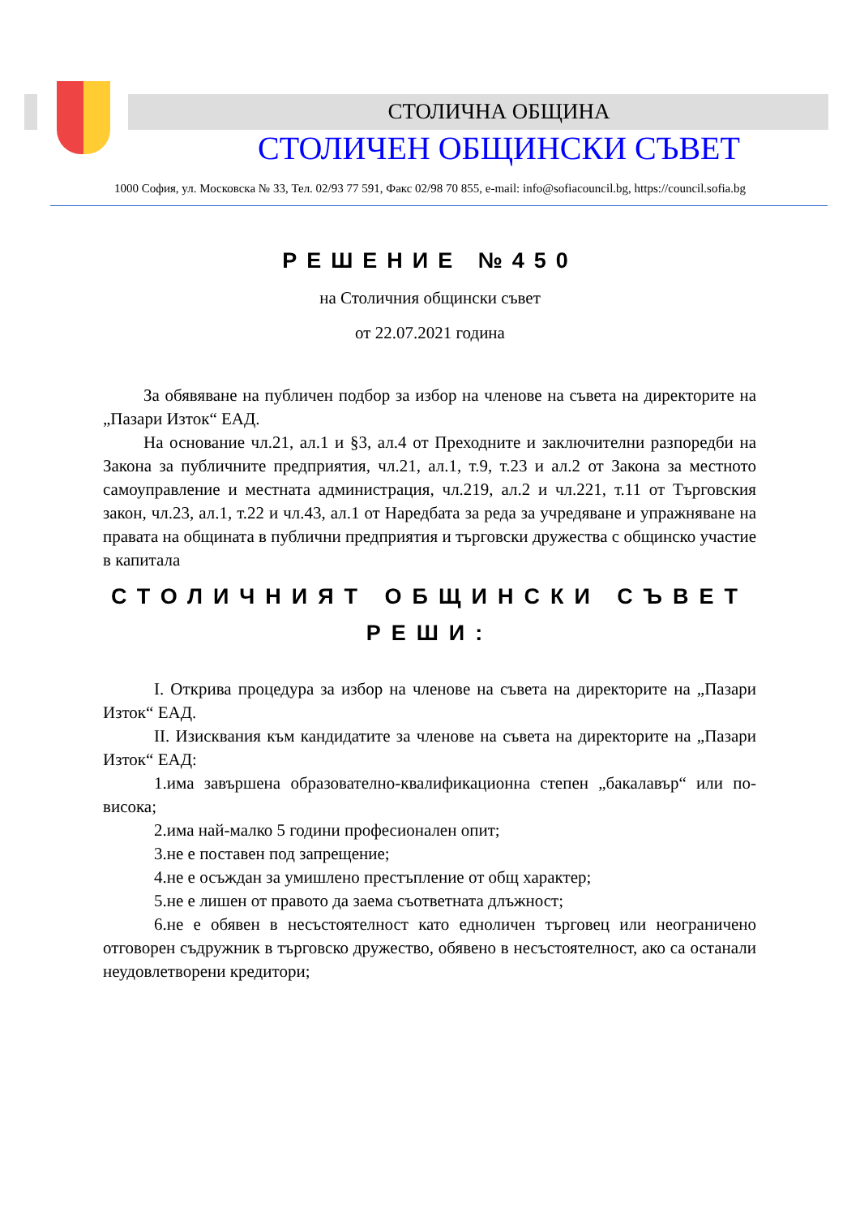СТОЛИЧНА ОБЩИНА
СТОЛИЧЕН ОБЩИНСКИ СЪВЕТ
1000 София, ул. Московска № 33, Тел. 02/93 77 591, Факс 02/98 70 855, e-mail: info@sofiacouncil.bg, https://council.sofia.bg
РЕШЕНИЕ №450
на Столичния общински съвет
от 22.07.2021 година
За обявяване на публичен подбор за избор на членове на съвета на директорите на „Пазари Изток“ ЕАД.
На основание чл.21, ал.1 и §3, ал.4 от Преходните и заключителни разпоредби на Закона за публичните предприятия, чл.21, ал.1, т.9, т.23 и ал.2 от Закона за местното самоуправление и местната администрация, чл.219, ал.2 и чл.221, т.11 от Търговския закон, чл.23, ал.1, т.22 и чл.43, ал.1 от Наредбата за реда за учредяване и упражняване на правата на общината в публични предприятия и търговски дружества с общинско участие в капитала
СТОЛИЧНИЯТ ОБЩИНСКИ СЪВЕТ
РЕШИ:
I. Открива процедура за избор на членове на съвета на директорите на „Пазари Изток“ ЕАД.
II. Изисквания към кандидатите за членове на съвета на директорите на „Пазари Изток“ ЕАД:
1.има завършена образователно-квалификационна степен „бакалавър“ или по-висока;
2.има най-малко 5 години професионален опит;
3.не е поставен под запрещение;
4.не е осъждан за умишлено престъпление от общ характер;
5.не е лишен от правото да заема съответната длъжност;
6.не е обявен в несъстоятелност като едноличен търговец или неограничено отговорен съдружник в търговско дружество, обявено в несъстоятелност, ако са останали неудовлетворени кредитори;